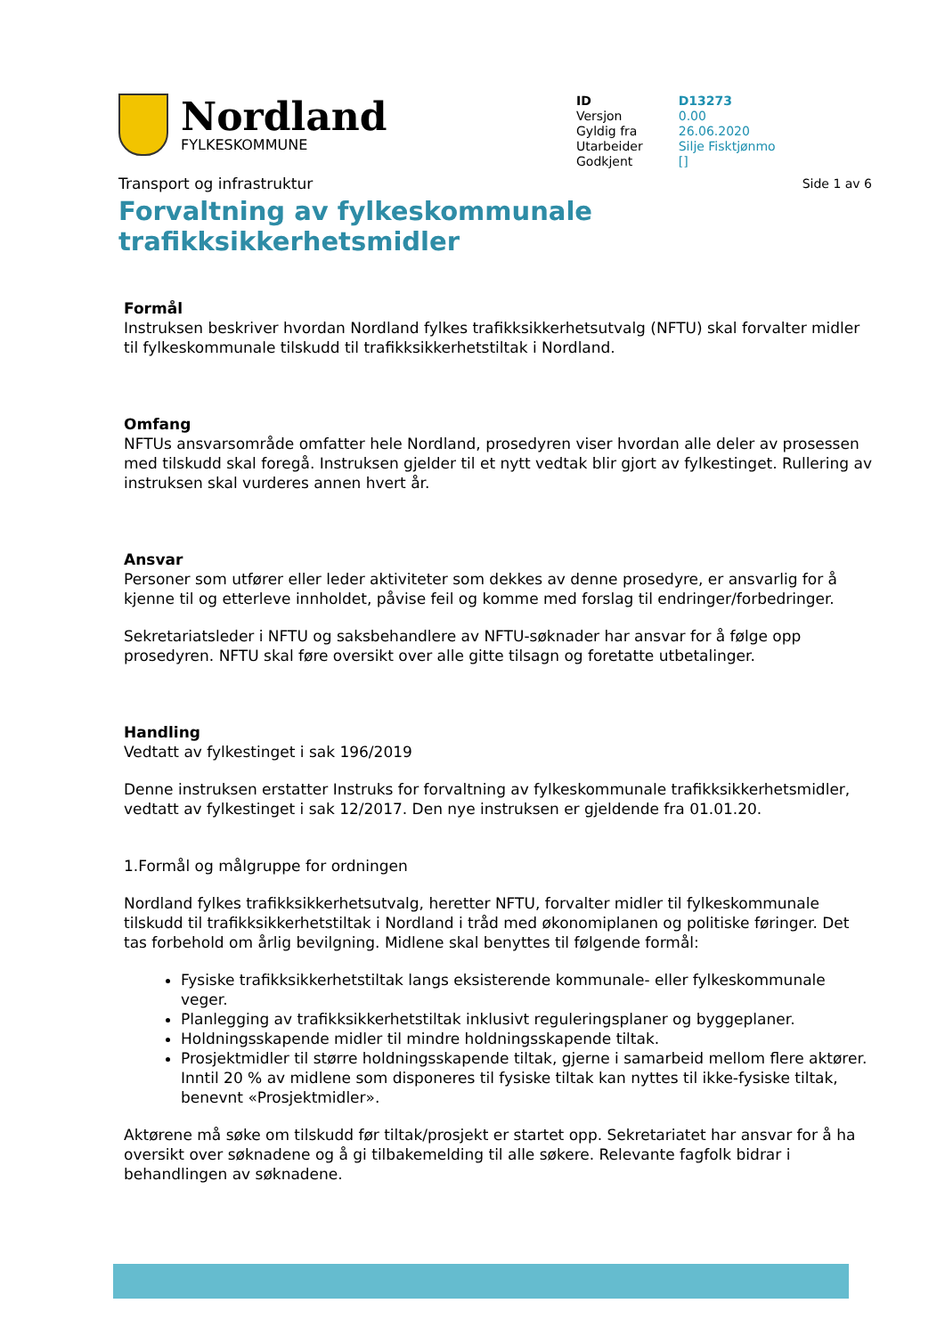Nordland
FYLKESKOMMUNE
| ID | D13273 |
| Versjon | 0.00 |
| Gyldig fra | 26.06.2020 |
| Utarbeider | Silje Fisktjønmo |
| Godkjent | [] |
Transport og infrastruktur
Side 1 av 6
Forvaltning av fylkeskommunale trafikksikkerhetsmidler
Formål
Instruksen beskriver hvordan Nordland fylkes trafikksikkerhetsutvalg (NFTU) skal forvalter midler til fylkeskommunale tilskudd til trafikksikkerhetstiltak i Nordland.
Omfang
NFTUs ansvarsområde omfatter hele Nordland, prosedyren viser hvordan alle deler av prosessen med tilskudd skal foregå. Instruksen gjelder til et nytt vedtak blir gjort av fylkestinget. Rullering av instruksen skal vurderes annen hvert år.
Ansvar
Personer som utfører eller leder aktiviteter som dekkes av denne prosedyre, er ansvarlig for å kjenne til og etterleve innholdet, påvise feil og komme med forslag til endringer/forbedringer.
Sekretariatsleder i NFTU og saksbehandlere av NFTU-søknader har ansvar for å følge opp prosedyren. NFTU skal føre oversikt over alle gitte tilsagn og foretatte utbetalinger.
Handling
Vedtatt av fylkestinget i sak 196/2019
Denne instruksen erstatter Instruks for forvaltning av fylkeskommunale trafikksikkerhetsmidler, vedtatt av fylkestinget i sak 12/2017. Den nye instruksen er gjeldende fra 01.01.20.
1.Formål og målgruppe for ordningen
Nordland fylkes trafikksikkerhetsutvalg, heretter NFTU, forvalter midler til fylkeskommunale tilskudd til trafikksikkerhetstiltak i Nordland i tråd med økonomiplanen og politiske føringer. Det tas forbehold om årlig bevilgning. Midlene skal benyttes til følgende formål:
Fysiske trafikksikkerhetstiltak langs eksisterende kommunale- eller fylkeskommunale veger.
Planlegging av trafikksikkerhetstiltak inklusivt reguleringsplaner og byggeplaner.
Holdningsskapende midler til mindre holdningsskapende tiltak.
Prosjektmidler til større holdningsskapende tiltak, gjerne i samarbeid mellom flere aktører. Inntil 20 % av midlene som disponeres til fysiske tiltak kan nyttes til ikke-fysiske tiltak, benevnt «Prosjektmidler».
Aktørene må søke om tilskudd før tiltak/prosjekt er startet opp. Sekretariatet har ansvar for å ha oversikt over søknadene og å gi tilbakemelding til alle søkere. Relevante fagfolk bidrar i behandlingen av søknadene.